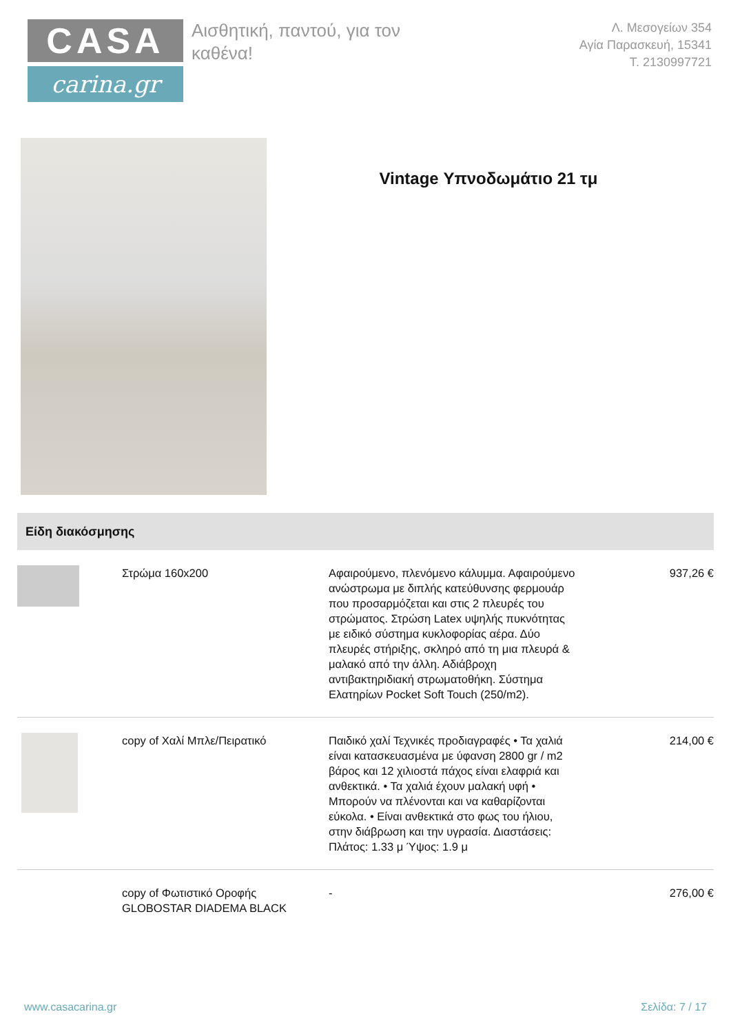CASA
carina.gr
Αισθητική, παντού, για τον καθένα!
Λ. Μεσογείων 354
Αγία Παρασκευή, 15341
Τ. 2130997721
Vintage Υπνοδωμάτιο 21 τμ
Είδη διακόσμησης
| | Στρώμα 160x200 | Αφαιρούμενο, πλενόμενο κάλυμμα. Αφαιρούμενο ανώστρωμα με διπλής κατεύθυνσης φερμουάρ που προσαρμόζεται και στις 2 πλευρές του στρώματος. Στρώση Latex υψηλής πυκνότητας με ειδικό σύστημα κυκλοφορίας αέρα. Δύο πλευρές στήριξης, σκληρό από τη μια πλευρά & μαλακό από την άλλη. Αδιάβροχη αντιβακτηριδιακή στρωματοθήκη. Σύστημα Ελατηρίων Pocket Soft Touch (250/m2). | 937,26 € |
| | copy of Χαλί Μπλε/Πειρατικό | Παιδικό χαλί Τεχνικές προδιαγραφές • Τα χαλιά είναι κατασκευασμένα με ύφανση 2800 gr / m2 βάρος και 12 χιλιοστά πάχος είναι ελαφριά και ανθεκτικά. • Τα χαλιά έχουν μαλακή υφή • Μπορούν να πλένονται και να καθαρίζονται εύκολα. • Είναι ανθεκτικά στο φως του ήλιου, στην διάβρωση και την υγρασία. Διαστάσεις: Πλάτος: 1.33 μ Ύψος: 1.9 μ | 214,00 € |
| | copy of Φωτιστικό Οροφής GLOBOSTAR DIADEMA BLACK | - | 276,00 € |
www.casacarina.gr Σελίδα: 7 / 17